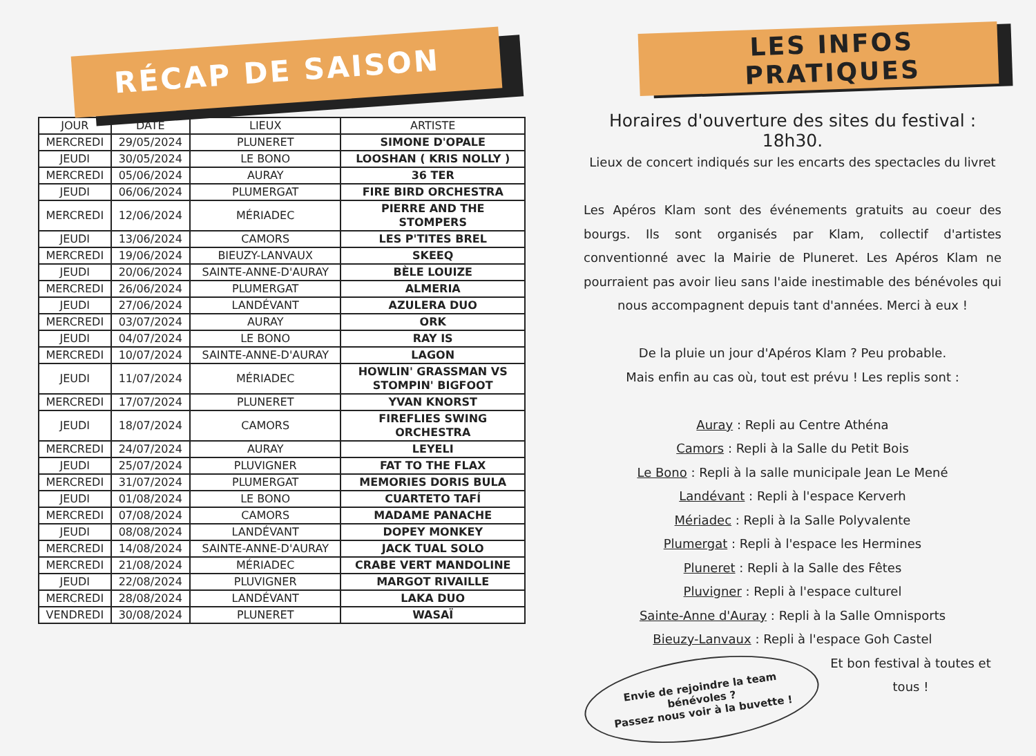RÉCAP DE SAISON
| JOUR | DATE | LIEUX | ARTISTE |
| --- | --- | --- | --- |
| MERCREDI | 29/05/2024 | PLUNERET | SIMONE D'OPALE |
| JEUDI | 30/05/2024 | LE BONO | LOOSHAN ( KRIS NOLLY ) |
| MERCREDI | 05/06/2024 | AURAY | 36 TER |
| JEUDI | 06/06/2024 | PLUMERGAT | FIRE BIRD ORCHESTRA |
| MERCREDI | 12/06/2024 | MÉRIADEC | PIERRE AND THE STOMPERS |
| JEUDI | 13/06/2024 | CAMORS | LES P'TITES BREL |
| MERCREDI | 19/06/2024 | BIEUZY-LANVAUX | SKEEQ |
| JEUDI | 20/06/2024 | SAINTE-ANNE-D'AURAY | BÈLE LOUIZE |
| MERCREDI | 26/06/2024 | PLUMERGAT | ALMERIA |
| JEUDI | 27/06/2024 | LANDÉVANT | AZULERA DUO |
| MERCREDI | 03/07/2024 | AURAY | ORK |
| JEUDI | 04/07/2024 | LE BONO | RAY IS |
| MERCREDI | 10/07/2024 | SAINTE-ANNE-D'AURAY | LAGON |
| JEUDI | 11/07/2024 | MÉRIADEC | HOWLIN' GRASSMAN VS STOMPIN' BIGFOOT |
| MERCREDI | 17/07/2024 | PLUNERET | YVAN KNORST |
| JEUDI | 18/07/2024 | CAMORS | FIREFLIES SWING ORCHESTRA |
| MERCREDI | 24/07/2024 | AURAY | LEYELI |
| JEUDI | 25/07/2024 | PLUVIGNER | FAT TO THE FLAX |
| MERCREDI | 31/07/2024 | PLUMERGAT | MEMORIES DORIS BULA |
| JEUDI | 01/08/2024 | LE BONO | CUARTETO TAFÍ |
| MERCREDI | 07/08/2024 | CAMORS | MADAME PANACHE |
| JEUDI | 08/08/2024 | LANDÉVANT | DOPEY MONKEY |
| MERCREDI | 14/08/2024 | SAINTE-ANNE-D'AURAY | JACK TUAL SOLO |
| MERCREDI | 21/08/2024 | MÉRIADEC | CRABE VERT MANDOLINE |
| JEUDI | 22/08/2024 | PLUVIGNER | MARGOT RIVAILLE |
| MERCREDI | 28/08/2024 | LANDÉVANT | LAKA DUO |
| VENDREDI | 30/08/2024 | PLUNERET | WASAÏ |
LES INFOS PRATIQUES
Horaires d'ouverture des sites du festival : 18h30.
Lieux de concert indiqués sur les encarts des spectacles du livret
Les Apéros Klam sont des événements gratuits au coeur des bourgs. Ils sont organisés par Klam, collectif d'artistes conventionné avec la Mairie de Pluneret. Les Apéros Klam ne pourraient pas avoir lieu sans l'aide inestimable des bénévoles qui nous accompagnent depuis tant d'années. Merci à eux !
De la pluie un jour d'Apéros Klam ? Peu probable.
Mais enfin au cas où, tout est prévu ! Les replis sont :
Auray : Repli au Centre Athéna
Camors : Repli à la Salle du Petit Bois
Le Bono : Repli à la salle municipale Jean Le Mené
Landévant : Repli à l'espace Kerverh
Mériadec : Repli à la Salle Polyvalente
Plumergat : Repli à l'espace les Hermines
Pluneret : Repli à la Salle des Fêtes
Pluvigner : Repli à l'espace culturel
Sainte-Anne d'Auray : Repli à la Salle Omnisports
Bieuzy-Lanvaux : Repli à l'espace Goh Castel
Envie de rejoindre la team bénévoles ?
Passez nous voir à la buvette !
Et bon festival à toutes et tous !